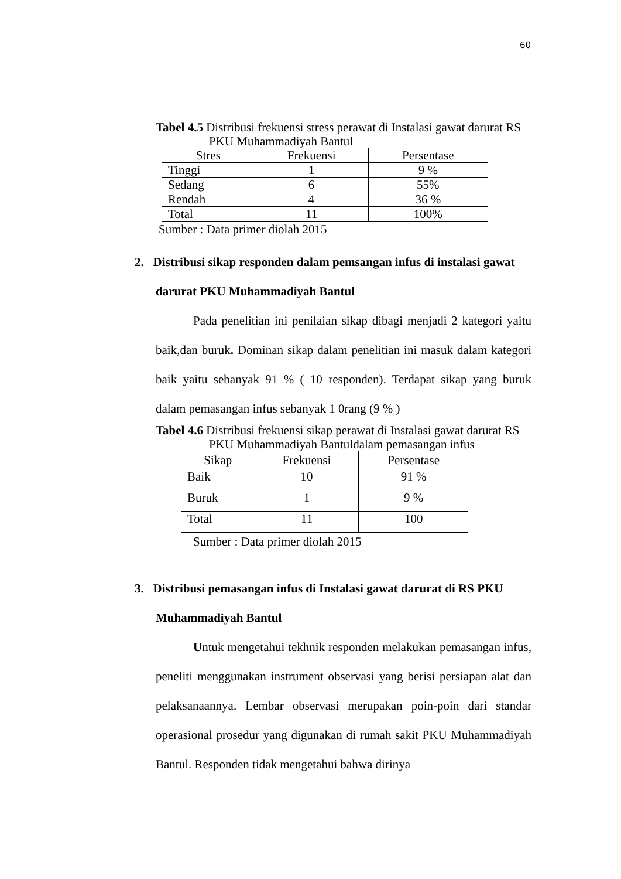60
Tabel 4.5 Distribusi frekuensi stress perawat di Instalasi gawat darurat RS
PKU Muhammadiyah Bantul
| Stres | Frekuensi | Persentase |
| --- | --- | --- |
| Tinggi | 1 | 9 % |
| Sedang | 6 | 55% |
| Rendah | 4 | 36 % |
| Total | 11 | 100% |
Sumber : Data primer diolah 2015
2. Distribusi sikap responden dalam pemsangan infus di instalasi gawat darurat PKU Muhammadiyah Bantul
Pada penelitian ini penilaian sikap dibagi menjadi 2 kategori yaitu baik,dan buruk. Dominan sikap dalam penelitian ini masuk dalam kategori baik yaitu sebanyak 91 % ( 10 responden). Terdapat sikap yang buruk dalam pemasangan infus sebanyak 1 0rang (9 % )
Tabel 4.6 Distribusi frekuensi sikap perawat di Instalasi gawat darurat RS
PKU Muhammadiyah Bantuldalam pemasangan infus
| Sikap | Frekuensi | Persentase |
| --- | --- | --- |
| Baik | 10 | 91 % |
| Buruk | 1 | 9 % |
| Total | 11 | 100 |
Sumber : Data primer diolah 2015
3. Distribusi pemasangan infus di Instalasi gawat darurat di RS PKU Muhammadiyah Bantul
Untuk mengetahui tekhnik responden melakukan pemasangan infus, peneliti menggunakan instrument observasi yang berisi persiapan alat dan pelaksanaannya. Lembar observasi merupakan poin-poin dari standar operasional prosedur yang digunakan di rumah sakit PKU Muhammadiyah Bantul. Responden tidak mengetahui bahwa dirinya